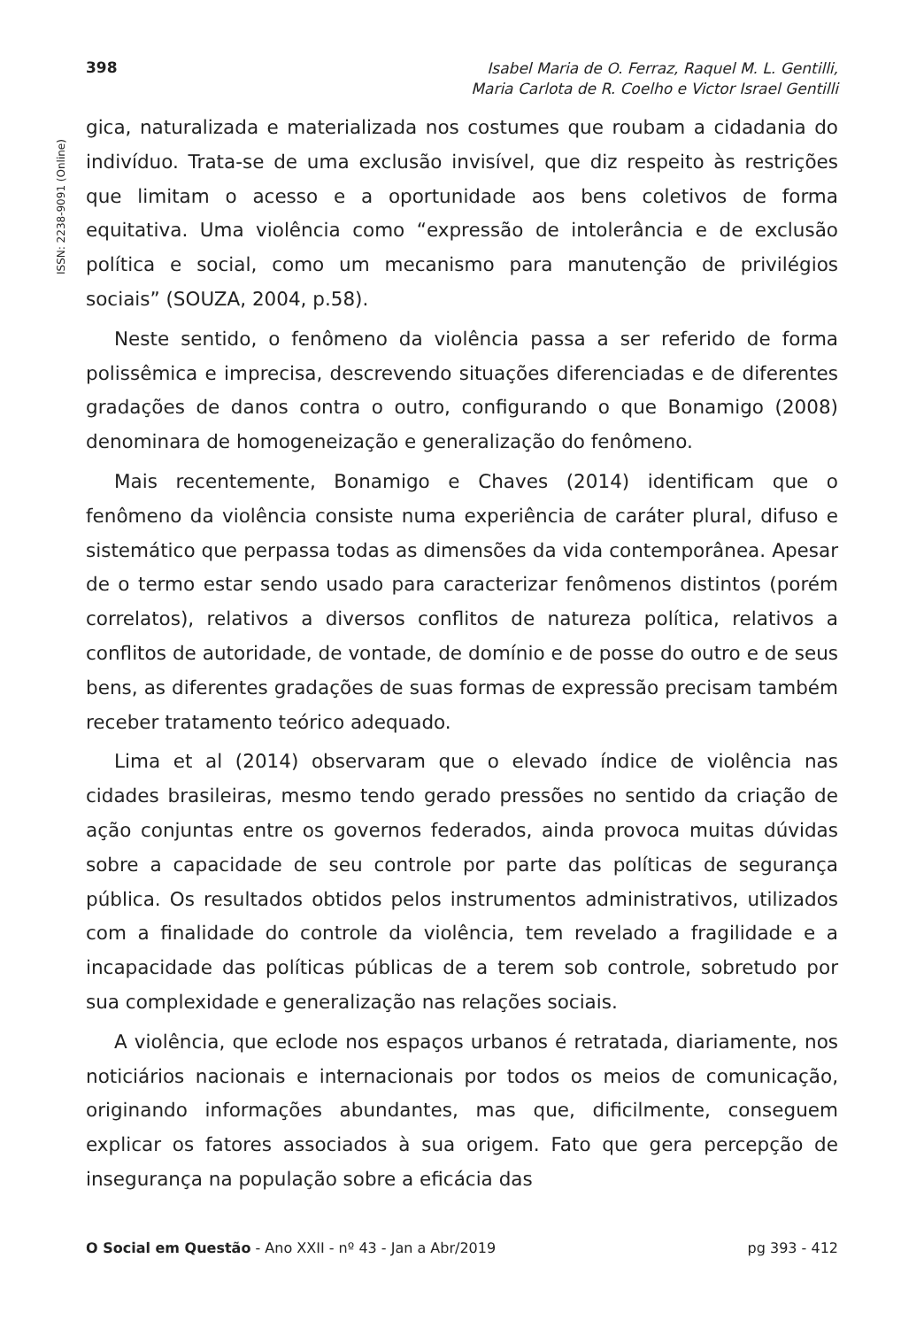398 Isabel Maria de O. Ferraz, Raquel M. L. Gentilli,
Maria Carlota de R. Coelho e Victor Israel Gentilli
ISSN: 2238-9091 (Online)
gica, naturalizada e materializada nos costumes que roubam a cidadania do indivíduo. Trata-se de uma exclusão invisível, que diz respeito às restrições que limitam o acesso e a oportunidade aos bens coletivos de forma equitativa. Uma violência como “expressão de intolerância e de exclusão política e social, como um mecanismo para manutenção de privilégios sociais” (SOUZA, 2004, p.58).
Neste sentido, o fenômeno da violência passa a ser referido de forma polissêmica e imprecisa, descrevendo situações diferenciadas e de diferentes gradações de danos contra o outro, configurando o que Bonamigo (2008) denominara de homogeneização e generalização do fenômeno.
Mais recentemente, Bonamigo e Chaves (2014) identificam que o fenômeno da violência consiste numa experiência de caráter plural, difuso e sistemático que perpassa todas as dimensões da vida contemporânea. Apesar de o termo estar sendo usado para caracterizar fenômenos distintos (porém correlatos), relativos a diversos conflitos de natureza política, relativos a conflitos de autoridade, de vontade, de domínio e de posse do outro e de seus bens, as diferentes gradações de suas formas de expressão precisam também receber tratamento teórico adequado.
Lima et al (2014) observaram que o elevado índice de violência nas cidades brasileiras, mesmo tendo gerado pressões no sentido da criação de ação conjuntas entre os governos federados, ainda provoca muitas dúvidas sobre a capacidade de seu controle por parte das políticas de segurança pública. Os resultados obtidos pelos instrumentos administrativos, utilizados com a finalidade do controle da violência, tem revelado a fragilidade e a incapacidade das políticas públicas de a terem sob controle, sobretudo por sua complexidade e generalização nas relações sociais.
A violência, que eclode nos espaços urbanos é retratada, diariamente, nos noticiários nacionais e internacionais por todos os meios de comunicação, originando informações abundantes, mas que, dificilmente, conseguem explicar os fatores associados à sua origem. Fato que gera percepção de insegurança na população sobre a eficácia das
O Social em Questão - Ano XXII - nº 43 - Jan a Abr/2019 pg 393 - 412